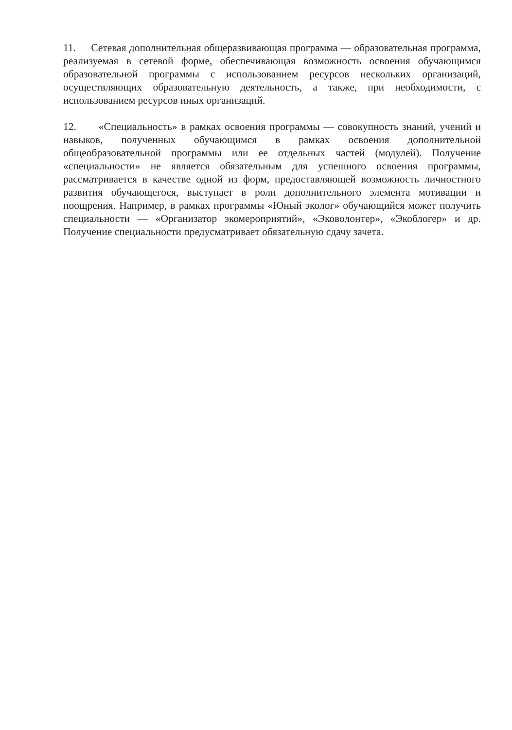11. Сетевая дополнительная общеразвивающая программа — образовательная программа, реализуемая в сетевой форме, обеспечивающая возможность освоения обучающимся образовательной программы с использованием ресурсов нескольких организаций, осуществляющих образовательную деятельность, а также, при необходимости, с использованием ресурсов иных организаций.
12. «Специальность» в рамках освоения программы — совокупность знаний, учений и навыков, полученных обучающимся в рамках освоения дополнительной общеобразовательной программы или ее отдельных частей (модулей). Получение «специальности» не является обязательным для успешного освоения программы, рассматривается в качестве одной из форм, предоставляющей возможность личностного развития обучающегося, выступает в роли дополнительного элемента мотивации и поощрения. Например, в рамках программы «Юный эколог» обучающийся может получить специальности — «Организатор экомероприятий», «Эковолонтер», «Экоблогер» и др. Получение специальности предусматривает обязательную сдачу зачета.